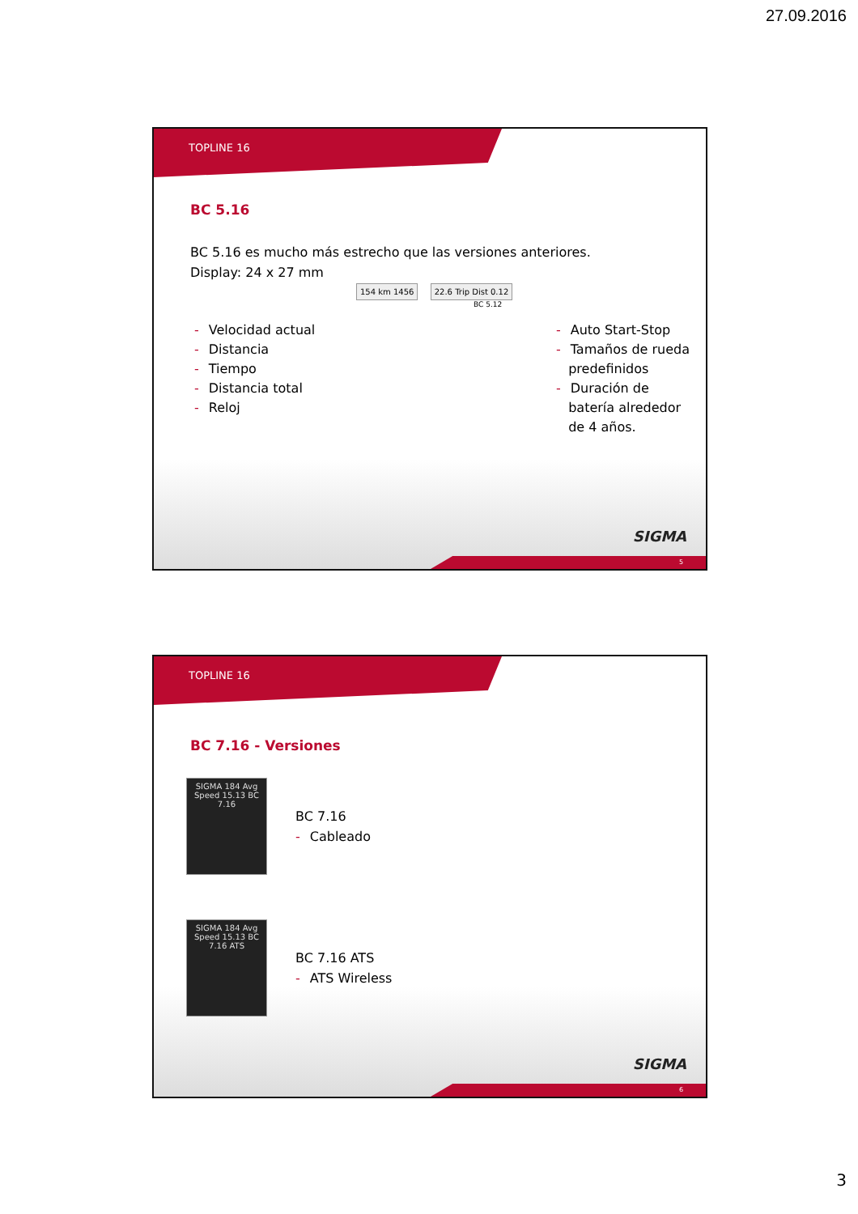27.09.2016
TOPLINE 16
BC 5.16
BC 5.16 es mucho más estrecho que las versiones anteriores.
Display: 24 x 27 mm
154 km 1456 22.6 Trip Dist 0.12
BC 5.12
- Velocidad actual
- Distancia
- Tiempo
- Distancia total
- Reloj
- Auto Start-Stop
- Tamaños de rueda
predefinidos
- Duración de
batería alrededor
de 4 años.
SIGMA
5
TOPLINE 16
BC 7.16 - Versiones
SIGMA 184 Avg Speed 15.13 BC 7.16
BC 7.16
- Cableado
SIGMA 184 Avg Speed 15.13 BC 7.16 ATS
BC 7.16 ATS
- ATS Wireless
SIGMA
6
3